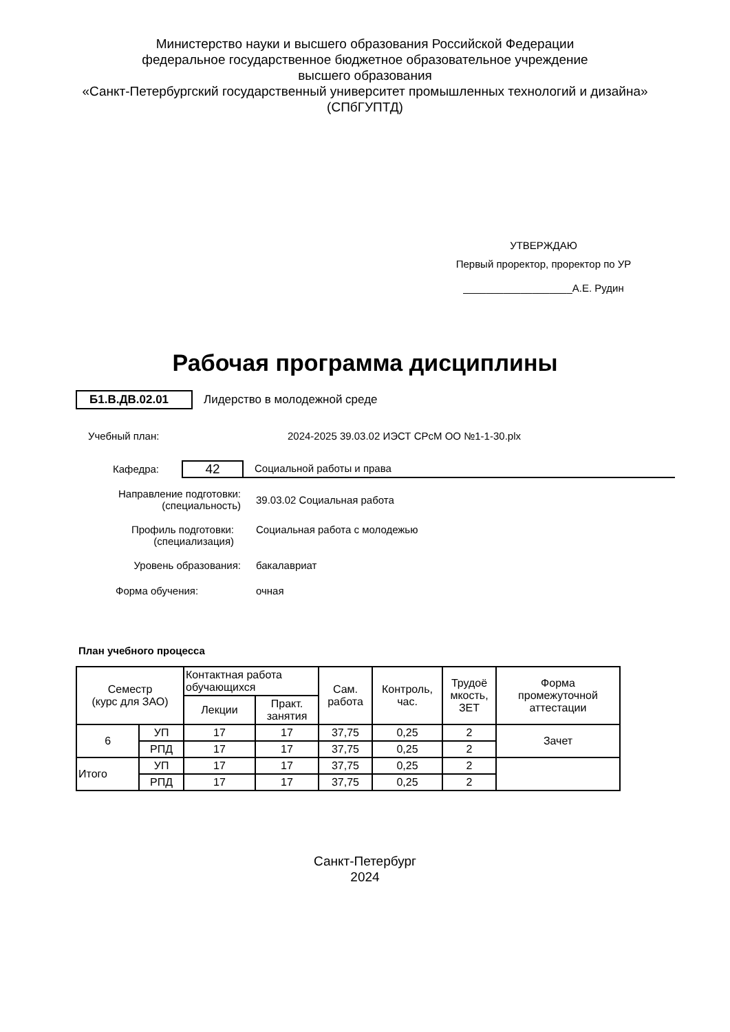Министерство науки и высшего образования Российской Федерации
федеральное государственное бюджетное образовательное учреждение
высшего образования
«Санкт-Петербургский государственный университет промышленных технологий и дизайна»
(СПбГУПТД)
УТВЕРЖДАЮ
Первый проректор, проректор по УР
___________________А.Е. Рудин
Рабочая программа дисциплины
Б1.В.ДВ.02.01 Лидерство в молодежной среде
Учебный план: 2024-2025 39.03.02 ИЭСТ СРсМ ОО №1-1-30.plx
Кафедра: 42 Социальной работы и права
Направление подготовки:
(специальность) 39.03.02 Социальная работа
Профиль подготовки:
(специализация) Социальная работа с молодежью
Уровень образования: бакалавриат
Форма обучения: очная
План учебного процесса
| Семестр (курс для ЗАО) | | Контактная работа обучающихся | | Сам. работа | Контроль, час. | Трудоё мкость, ЗЕТ | Форма промежуточной аттестации |
| --- | --- | --- | --- | --- | --- | --- | --- |
| | | Лекции | Практ. занятия | | | | |
| 6 | УП | 17 | 17 | 37,75 | 0,25 | 2 | Зачет |
| | РПД | 17 | 17 | 37,75 | 0,25 | 2 | |
| Итого | УП | 17 | 17 | 37,75 | 0,25 | 2 | |
| | РПД | 17 | 17 | 37,75 | 0,25 | 2 | |
Санкт-Петербург
2024